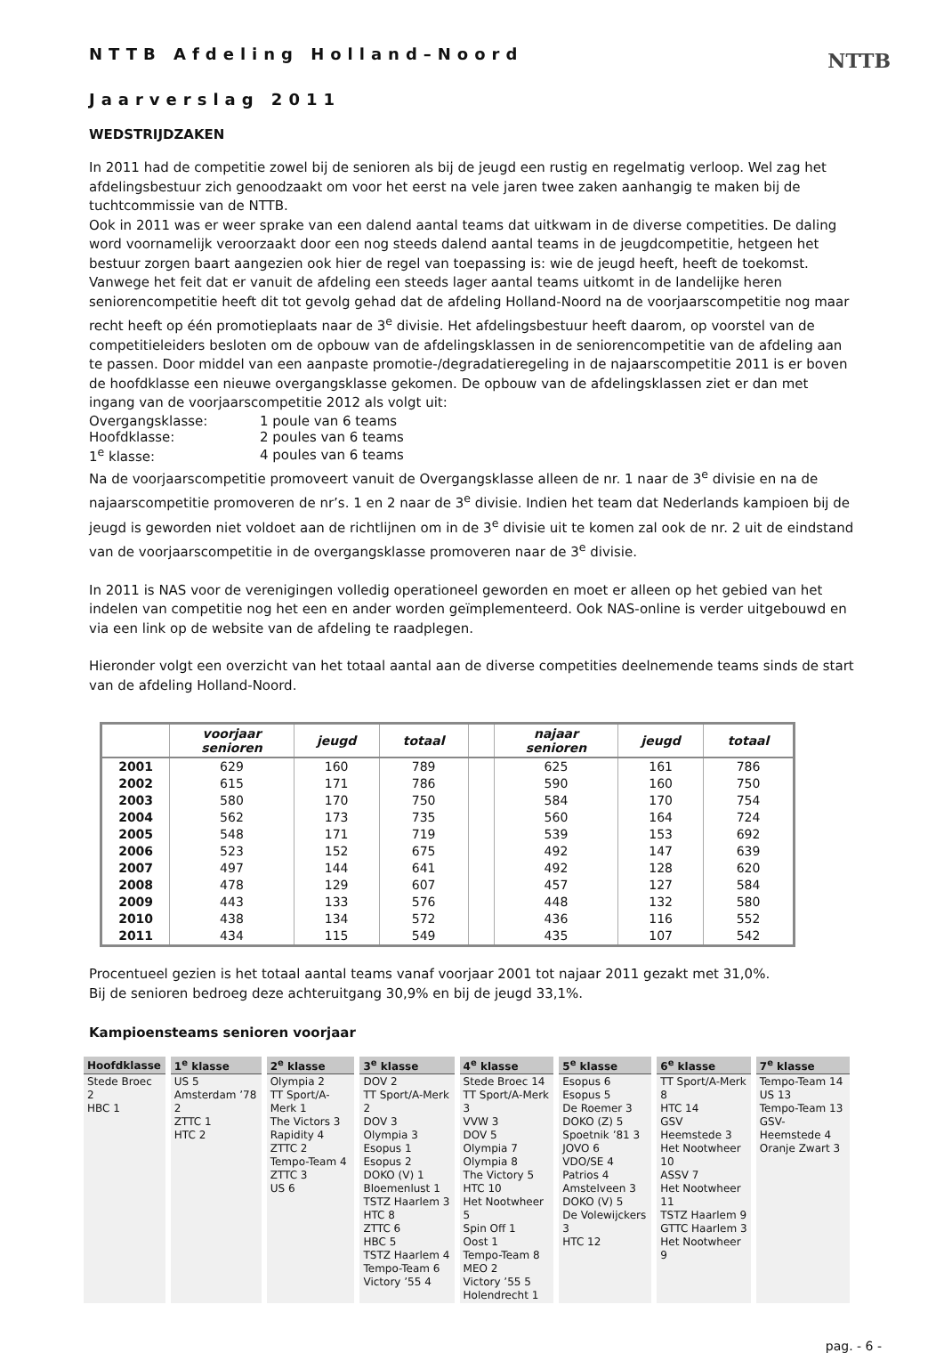NTTB
NTTB Afdeling Holland–Noord
Jaarverslag 2011
WEDSTRIJDZAKEN
In 2011 had de competitie zowel bij de senioren als bij de jeugd een rustig en regelmatig verloop. Wel zag het afdelingsbestuur zich genoodzaakt om voor het eerst na vele jaren twee zaken aanhangig te maken bij de tuchtcommissie van de NTTB.
Ook in 2011 was er weer sprake van een dalend aantal teams dat uitkwam in de diverse competities. De daling word voornamelijk veroorzaakt door een nog steeds dalend aantal teams in de jeugdcompetitie, hetgeen het bestuur zorgen baart aangezien ook hier de regel van toepassing is: wie de jeugd heeft, heeft de toekomst.
Vanwege het feit dat er vanuit de afdeling een steeds lager aantal teams uitkomt in de landelijke heren seniorencompetitie heeft dit tot gevolg gehad dat de afdeling Holland-Noord na de voorjaarscompetitie nog maar recht heeft op één promotieplaats naar de 3<sup>e</sup> divisie. Het afdelingsbestuur heeft daarom, op voorstel van de competitieleiders besloten om de opbouw van de afdelingsklassen in de seniorencompetitie van de afdeling aan te passen. Door middel van een aanpaste promotie-/degradatieregeling in de najaarscompetitie 2011 is er boven de hoofdklasse een nieuwe overgangsklasse gekomen. De opbouw van de afdelingsklassen ziet er dan met ingang van de voorjaarscompetitie 2012 als volgt uit:
| Overgangsklasse: | 1 poule van 6 teams |
| Hoofdklasse: | 2 poules van 6 teams |
| 1<sup>e</sup> klasse: | 4 poules van 6 teams |
Na de voorjaarscompetitie promoveert vanuit de Overgangsklasse alleen de nr. 1 naar de 3<sup>e</sup> divisie en na de najaarscompetitie promoveren de nr’s. 1 en 2 naar de 3<sup>e</sup> divisie. Indien het team dat Nederlands kampioen bij de jeugd is geworden niet voldoet aan de richtlijnen om in de 3<sup>e</sup> divisie uit te komen zal ook de nr. 2 uit de eindstand van de voorjaarscompetitie in de overgangsklasse promoveren naar de 3<sup>e</sup> divisie.
In 2011 is NAS voor de verenigingen volledig operationeel geworden en moet er alleen op het gebied van het indelen van competitie nog het een en ander worden geïmplementeerd. Ook NAS-online is verder uitgebouwd en via een link op de website van de afdeling te raadplegen.
Hieronder volgt een overzicht van het totaal aantal aan de diverse competities deelnemende teams sinds de start van de afdeling Holland-Noord.
| | voorjaar senioren | jeugd | totaal | | najaar senioren | jeugd | totaal |
| --- | --- | --- | --- | --- | --- | --- | --- |
| 2001 | 629 | 160 | 789 | | 625 | 161 | 786 |
| 2002 | 615 | 171 | 786 | | 590 | 160 | 750 |
| 2003 | 580 | 170 | 750 | | 584 | 170 | 754 |
| 2004 | 562 | 173 | 735 | | 560 | 164 | 724 |
| 2005 | 548 | 171 | 719 | | 539 | 153 | 692 |
| 2006 | 523 | 152 | 675 | | 492 | 147 | 639 |
| 2007 | 497 | 144 | 641 | | 492 | 128 | 620 |
| 2008 | 478 | 129 | 607 | | 457 | 127 | 584 |
| 2009 | 443 | 133 | 576 | | 448 | 132 | 580 |
| 2010 | 438 | 134 | 572 | | 436 | 116 | 552 |
| 2011 | 434 | 115 | 549 | | 435 | 107 | 542 |
Procentueel gezien is het totaal aantal teams vanaf voorjaar 2001 tot najaar 2011 gezakt met 31,0%.
Bij de senioren bedroeg deze achteruitgang 30,9% en bij de jeugd 33,1%.
Kampioensteams senioren voorjaar
| Hoofdklasse | 1<sup>e</sup> klasse | 2<sup>e</sup> klasse | 3<sup>e</sup> klasse | 4<sup>e</sup> klasse | 5<sup>e</sup> klasse | 6<sup>e</sup> klasse | 7<sup>e</sup> klasse |
| --- | --- | --- | --- | --- | --- | --- | --- |
| Stede Broec 2 HBC 1 | US 5 Amsterdam ’78 2 ZTTC 1 HTC 2 | Olympia 2 TT Sport/A-Merk 1 The Victors 3 Rapidity 4 ZTTC 2 Tempo-Team 4 ZTTC 3 US 6 | DOV 2 TT Sport/A-Merk 2 DOV 3 Olympia 3 Esopus 1 Esopus 2 DOKO (V) 1 Bloemenlust 1 TSTZ Haarlem 3 HTC 8 ZTTC 6 HBC 5 TSTZ Haarlem 4 Tempo-Team 6 Victory ’55 4 | Stede Broec 14 TT Sport/A-Merk 3 VVW 3 DOV 5 Olympia 7 Olympia 8 The Victory 5 HTC 10 Het Nootwheer 5 Spin Off 1 Oost 1 Tempo-Team 8 MEO 2 Victory ’55 5 Holendrecht 1 | Esopus 6 Esopus 5 De Roemer 3 DOKO (Z) 5 Spoetnik ’81 3 JOVO 6 VDO/SE 4 Patrios 4 Amstelveen 3 DOKO (V) 5 De Volewijckers 3 HTC 12 | TT Sport/A-Merk 8 HTC 14 GSV Heemstede 3 Het Nootwheer 10 ASSV 7 Het Nootwheer 11 TSTZ Haarlem 9 GTTC Haarlem 3 Het Nootwheer 9 | Tempo-Team 14 US 13 Tempo-Team 13 GSV-Heemstede 4 Oranje Zwart 3 |
pag. - 6 -